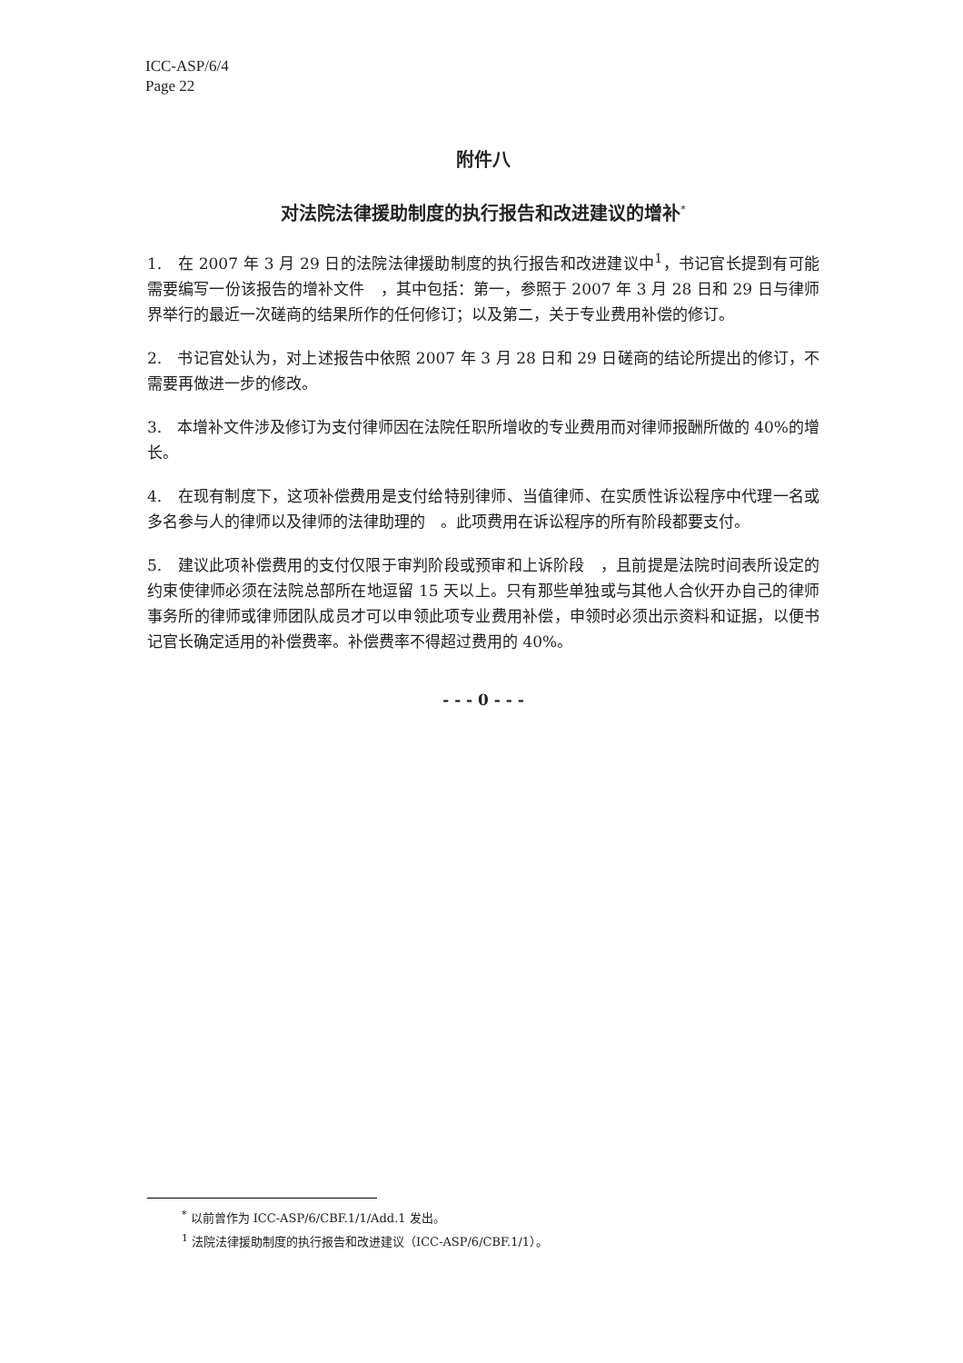ICC-ASP/6/4
Page 22
附件八
对法院法律援助制度的执行报告和改进建议的增补<sup>*</sup>
1.　在 2007 年 3 月 29 日的法院法律援助制度的执行报告和改进建议中<sup>1</sup>，书记官长提到有可能需要编写一份该报告的增补文件　，其中包括：第一，参照于 2007 年 3 月 28 日和 29 日与律师界举行的最近一次磋商的结果所作的任何修订；以及第二，关于专业费用补偿的修订。
2.　书记官处认为，对上述报告中依照 2007 年 3 月 28 日和 29 日磋商的结论所提出的修订，不需要再做进一步的修改。
3.　本增补文件涉及修订为支付律师因在法院任职所增收的专业费用而对律师报酬所做的 40%的增长。
4.　在现有制度下，这项补偿费用是支付给特别律师、当值律师、在实质性诉讼程序中代理一名或多名参与人的律师以及律师的法律助理的　。此项费用在诉讼程序的所有阶段都要支付。
5.　建议此项补偿费用的支付仅限于审判阶段或预审和上诉阶段　，且前提是法院时间表所设定的约束使律师必须在法院总部所在地逗留 15 天以上。只有那些单独或与其他人合伙开办自己的律师事务所的律师或律师团队成员才可以申领此项专业费用补偿，申领时必须出示资料和证据，以便书记官长确定适用的补偿费率。补偿费率不得超过费用的 40%。
- - - 0 - - -
<sup>*</sup> 以前曾作为 ICC-ASP/6/CBF.1/1/Add.1 发出。
<sup>1</sup> 法院法律援助制度的执行报告和改进建议（ICC-ASP/6/CBF.1/1）。